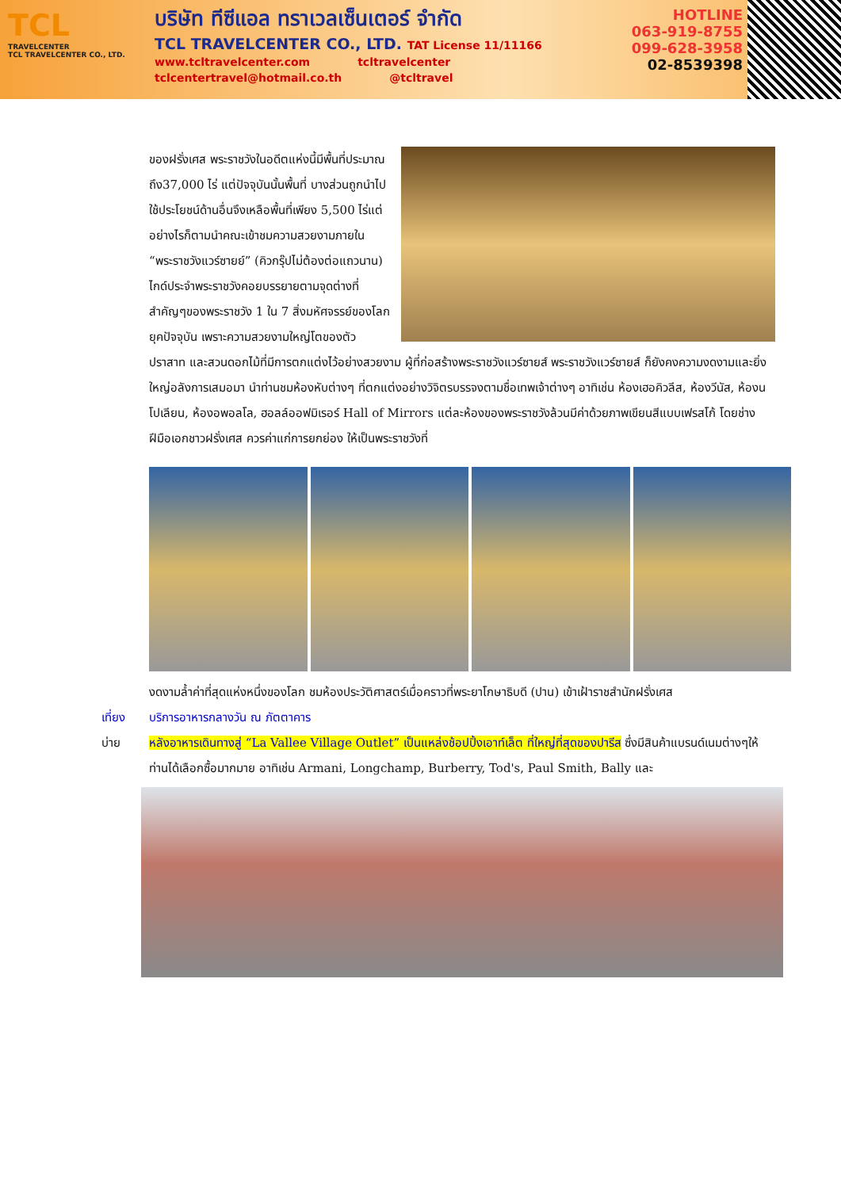TCL
TRAVELCENTER
TCL TRAVELCENTER CO., LTD.
บริษัท ทีซีแอล ทราเวลเซ็นเตอร์ จำกัด
TCL TRAVELCENTER CO., LTD. TAT License 11/11166
www.tcltravelcenter.com tcltravelcenter
tclcentertravel@hotmail.co.th @tcltravel
HOTLINE
063-919-8755
099-628-3958
02-8539398
ของฝรั่งเศส พระราชวังในอดีตแห่งนี้มีพื้นที่ประมาณถึง37,000 ไร่ แต่ปัจจุบันนั้นพื้นที่ บางส่วนถูกนำไปใช้ประโยชน์ด้านอื่นจึงเหลือพื้นที่เพียง 5,500 ไร่แต่อย่างไรก็ตามนำคณะเข้าชมความสวยงามภายใน “พระราชวังแวร์ซายย์” (คิวกรุ๊ปไม่ต้องต่อแถวนาน) ไกด์ประจำพระราชวังคอยบรรยายตามจุดต่างที่สำคัญๆของพระราชวัง 1 ใน 7 สิ่งมหัศจรรย์ของโลกยุคปัจจุบัน เพราะความสวยงามใหญ่โตของตัวปราสาท และสวนดอกไม้ที่มีการตกแต่งไว้อย่างสวยงาม ผู้ที่ก่อสร้างพระราชวังแวร์ซายส์ พระราชวังแวร์ซายส์ ก็ยังคงความงดงามและยิ่งใหญ่อลังการเสมอมา นำท่านชมห้องหับต่างๆ ที่ตกแต่งอย่างวิจิตรบรรจงตามชื่อเทพเจ้าต่างๆ อาทิเช่น ห้องเฮอคิวลีส, ห้องวีนัส, ห้องนโปเลียน, ห้องอพอลโล, ฮอลล์ออฟมิเรอร์ Hall of Mirrors แต่ละห้องของพระราชวังล้วนมีค่าด้วยภาพเขียนสีแบบเฟรสโก้ โดยช่างฝีมือเอกชาวฝรั่งเศส ควรค่าแก่การยกย่อง ให้เป็นพระราชวังที่
งดงามล้ำค่าที่สุดแห่งหนึ่งของโลก ชมห้องประวัติศาสตร์เมื่อคราวที่พระยาโกษาธิบดี (ปาน) เข้าเฝ้าราชสำนักฝรั่งเศส
เที่ยง บริการอาหารกลางวัน ณ ภัตตาคาร
บ่าย หลังอาหารเดินทางสู่ “La Vallee Village Outlet” เป็นแหล่งช้อปปิ้งเอาท์เล็ต ที่ใหญ่ที่สุดของปารีส ซึ่งมีสินค้าแบรนด์เนมต่างๆให้ท่านได้เลือกซื้อมากมาย อาทิเช่น Armani, Longchamp, Burberry, Tod's, Paul Smith, Bally และ